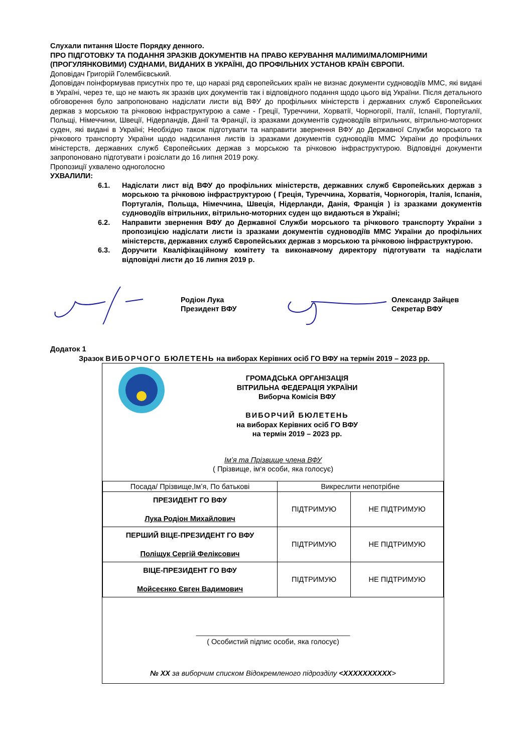Слухали питання Шосте Порядку денного.
ПРО ПІДГОТОВКУ ТА ПОДАННЯ ЗРАЗКІВ ДОКУМЕНТІВ НА ПРАВО КЕРУВАННЯ МАЛИМИ/МАЛОМІРНИМИ (ПРОГУЛЯНКОВИМИ) СУДНАМИ, ВИДАНИХ В УКРАЇНІ, ДО ПРОФІЛЬНИХ УСТАНОВ КРАЇН ЄВРОПИ.
Доповідач Григорій Голембієвський.
Доповідач поінформував присутніх про те, що наразі ряд європейських країн не визнає документи судноводіїв ММС, які видані в Україні, через те, що не мають як зразків цих документів так і відповідного подання щодо цього від України. Після детального обговорення було запропоновано надіслати листи від ВФУ до профільних міністерств і державних служб Європейських держав з морською та річковою інфраструктурою а саме - Греції, Туреччини, Хорватії, Чорногорії, Італії, Іспанії, Португалії, Польщі, Німеччини, Швеції, Нідерландів, Данії та Франції, із зразками документів судноводіїв вітрильних, вітрильно-моторних суден, які видані в Україні; Необхідно також підготувати та направити звернення ВФУ до Державної Служби морського та річкового транспорту України щодо надсилання листів із зразками документів судноводіїв ММС України до профільних міністерств, державних служб Європейських держав з морською та річковою інфраструктурою. Відповідні документи запропоновано підготувати і розіслати до 16 липня 2019 року.
Пропозиції ухвалено одноголосно
УХВАЛИЛИ:
6.1. Надіслати лист від ВФУ до профільних міністерств, державних служб Європейських держав з морською та річковою інфраструктурою ( Греція, Туреччина, Хорватія, Чорногорія, Італія, Іспанія, Португалія, Польща, Німеччина, Швеція, Нідерланди, Данія, Франція ) із зразками документів судноводіїв вітрильних, вітрильно-моторних суден що видаються в Україні;
6.2. Направити звернення ВФУ до Державної Служби морського та річкового транспорту України з пропозицією надіслати листи із зразками документів судноводіїв ММС України до профільних міністерств, державних служб Європейських держав з морською та річковою інфраструктурою.
6.3. Доручити Кваліфікаційному комітету та виконавчому директору підготувати та надіслати відповідні листи до 16 липня 2019 р.
Родіон Лука
Президент ВФУ
Олександр Зайцев
Секретар ВФУ
Додаток 1
Зразок ВИБОРЧОГО БЮЛЕТЕНЬ на виборах Керівних осіб ГО ВФУ на термін 2019 – 2023 рр.
ГРОМАДСЬКА ОРГАНІЗАЦІЯ
ВІТРИЛЬНА ФЕДЕРАЦІЯ УКРАЇНИ
Виборча Комісія ВФУ
ВИБОРЧИЙ БЮЛЕТЕНЬ
на виборах Керівних осіб ГО ВФУ
на термін 2019 – 2023 рр.
Ім’я та Прізвище члена ВФУ
( Прізвище, ім‘я особи, яка голосує)
| Посада/ Прізвище,Ім’я, По батькові | Викреслити непотрібне | |
| --- | --- | --- |
| ПРЕЗИДЕНТ ГО ВФУ Лука Родіон Михайлович | ПІДТРИМУЮ | НЕ ПІДТРИМУЮ |
| ПЕРШИЙ ВІЦЕ-ПРЕЗИДЕНТ ГО ВФУ Поліщук Сергій Феліксович | ПІДТРИМУЮ | НЕ ПІДТРИМУЮ |
| ВІЦЕ-ПРЕЗИДЕНТ ГО ВФУ Мойсеєнко Євген Вадимович | ПІДТРИМУЮ | НЕ ПІДТРИМУЮ |
______________________________________
( Особистий підпис особи, яка голосує)
№ ХХ за виборчим списком Відокремленого підрозділу <ХХХХХХХХХХ>